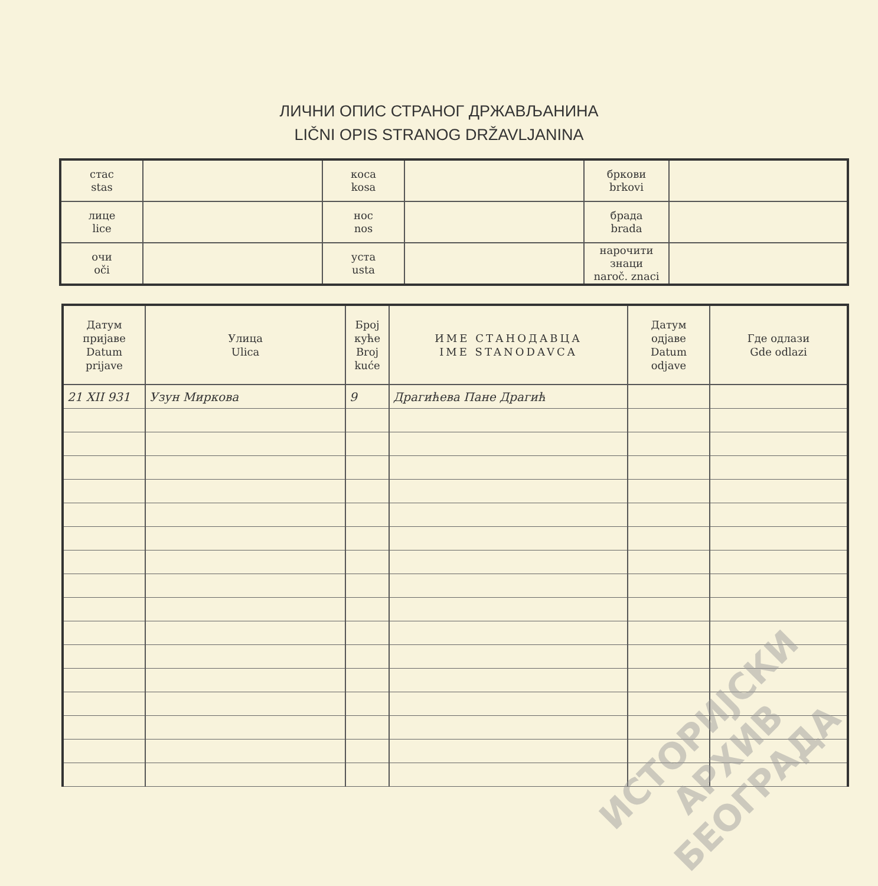ЛИЧНИ ОПИС СТРАНОГ ДРЖАВЉАНИНА
LIČNI OPIS STRANOG DRŽAVLJANINA
| стас stas | | коса kosa | | бркови brkovi | |
| лице lice | | нос nos | | брада brada | |
| очи oči | | уста usta | | нарочити знаци naroč. znaci | |
| Датум пријаве Datum prijave | Улица Ulica | Број куће Broj kuće | ИМЕ СТАНОДАВЦА IME STANODAVCA | Датум одјаве Datum odjave | Где одлази Gde odlazi |
| --- | --- | --- | --- | --- | --- |
| 21 XII 931 | Узун Миркова | 9 | Драгићева Пане Драгић | | |
ИСТОРИЈСКИ
АРХИВ
БЕОГРАДА